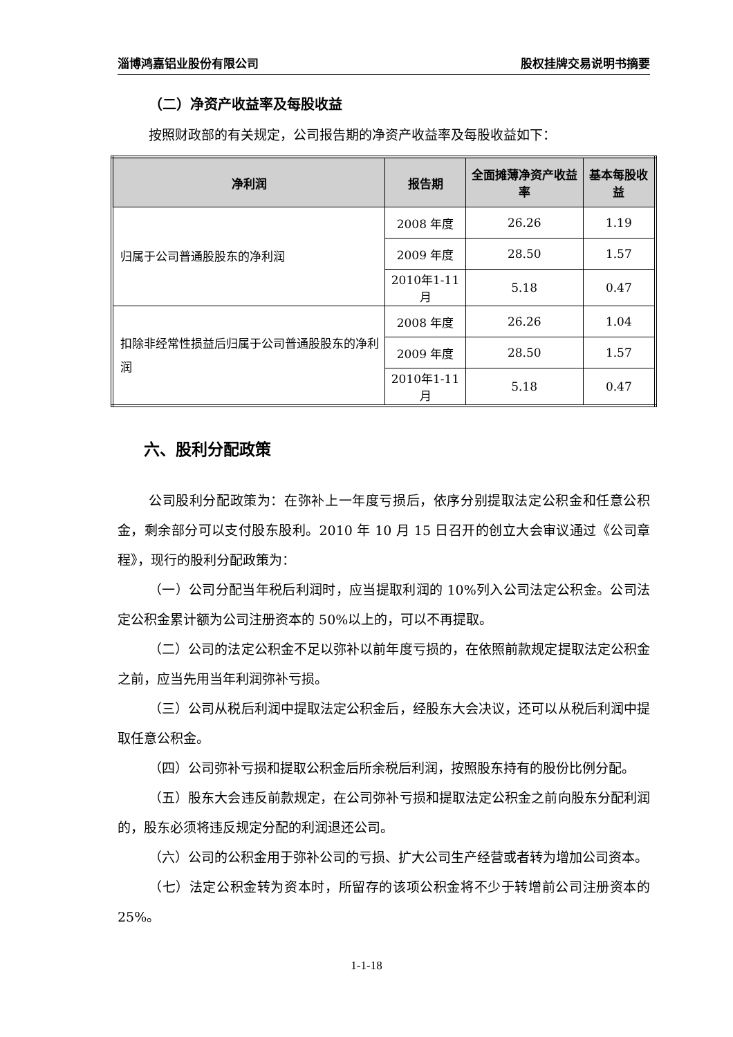淄博鸿嘉铝业股份有限公司 股权挂牌交易说明书摘要
（二）净资产收益率及每股收益
按照财政部的有关规定，公司报告期的净资产收益率及每股收益如下：
| 净利润 | 报告期 | 全面摊薄净资产收益率 | 基本每股收益 |
| --- | --- | --- | --- |
| 归属于公司普通股股东的净利润 | 2008 年度 | 26.26 | 1.19 |
| | 2009 年度 | 28.50 | 1.57 |
| | 2010年1-11月 | 5.18 | 0.47 |
| 扣除非经常性损益后归属于公司普通股股东的净利润 | 2008 年度 | 26.26 | 1.04 |
| | 2009 年度 | 28.50 | 1.57 |
| | 2010年1-11月 | 5.18 | 0.47 |
六、股利分配政策
公司股利分配政策为：在弥补上一年度亏损后，依序分别提取法定公积金和任意公积金，剩余部分可以支付股东股利。2010 年 10 月 15 日召开的创立大会审议通过《公司章程》，现行的股利分配政策为：
（一）公司分配当年税后利润时，应当提取利润的 10%列入公司法定公积金。公司法定公积金累计额为公司注册资本的 50%以上的，可以不再提取。
（二）公司的法定公积金不足以弥补以前年度亏损的，在依照前款规定提取法定公积金之前，应当先用当年利润弥补亏损。
（三）公司从税后利润中提取法定公积金后，经股东大会决议，还可以从税后利润中提取任意公积金。
（四）公司弥补亏损和提取公积金后所余税后利润，按照股东持有的股份比例分配。
（五）股东大会违反前款规定，在公司弥补亏损和提取法定公积金之前向股东分配利润的，股东必须将违反规定分配的利润退还公司。
（六）公司的公积金用于弥补公司的亏损、扩大公司生产经营或者转为增加公司资本。
（七）法定公积金转为资本时，所留存的该项公积金将不少于转增前公司注册资本的 25%。
1-1-18